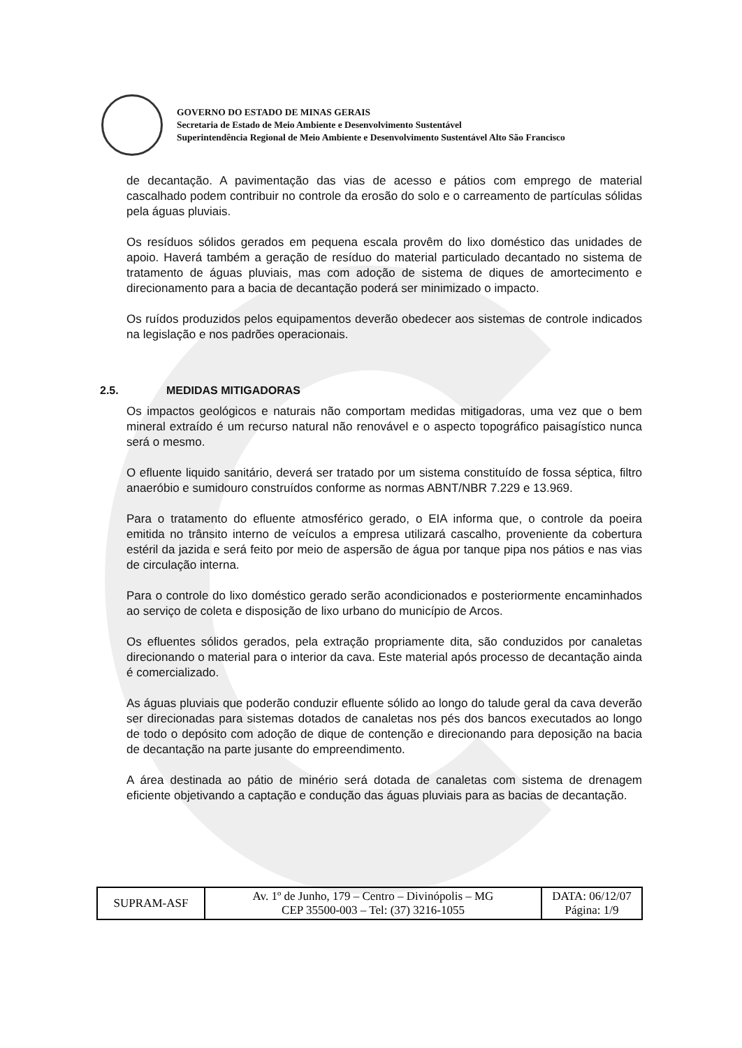GOVERNO DO ESTADO DE MINAS GERAIS
Secretaria de Estado de Meio Ambiente e Desenvolvimento Sustentável
Superintendência Regional de Meio Ambiente e Desenvolvimento Sustentável Alto São Francisco
de decantação. A pavimentação das vias de acesso e pátios com emprego de material cascalhado podem contribuir no controle da erosão do solo e o carreamento de partículas sólidas pela águas pluviais.
Os resíduos sólidos gerados em pequena escala provêm do lixo doméstico das unidades de apoio. Haverá também a geração de resíduo do material particulado decantado no sistema de tratamento de águas pluviais, mas com adoção de sistema de diques de amortecimento e direcionamento para a bacia de decantação poderá ser minimizado o impacto.
Os ruídos produzidos pelos equipamentos deverão obedecer aos sistemas de controle indicados na legislação e nos padrões operacionais.
2.5. MEDIDAS MITIGADORAS
Os impactos geológicos e naturais não comportam medidas mitigadoras, uma vez que o bem mineral extraído é um recurso natural não renovável e o aspecto topográfico paisagístico nunca será o mesmo.
O efluente liquido sanitário, deverá ser tratado por um sistema constituído de fossa séptica, filtro anaeróbio e sumidouro construídos conforme as normas ABNT/NBR 7.229 e 13.969.
Para o tratamento do efluente atmosférico gerado, o EIA informa que, o controle da poeira emitida no trânsito interno de veículos a empresa utilizará cascalho, proveniente da cobertura estéril da jazida e será feito por meio de aspersão de água por tanque pipa nos pátios e nas vias de circulação interna.
Para o controle do lixo doméstico gerado serão acondicionados e posteriormente encaminhados ao serviço de coleta e disposição de lixo urbano do município de Arcos.
Os efluentes sólidos gerados, pela extração propriamente dita, são conduzidos por canaletas direcionando o material para o interior da cava. Este material após processo de decantação ainda é comercializado.
As águas pluviais que poderão conduzir efluente sólido ao longo do talude geral da cava deverão ser direcionadas para sistemas dotados de canaletas nos pés dos bancos executados ao longo de todo o depósito com adoção de dique de contenção e direcionando para deposição na bacia de decantação na parte jusante do empreendimento.
A área destinada ao pátio de minério será dotada de canaletas com sistema de drenagem eficiente objetivando a captação e condução das águas pluviais para as bacias de decantação.
| SUPRAM-ASF | Av. 1º de Junho, 179 – Centro – Divinópolis – MG CEP 35500-003 – Tel: (37) 3216-1055 | DATA: 06/12/07 Página: 1/9 |